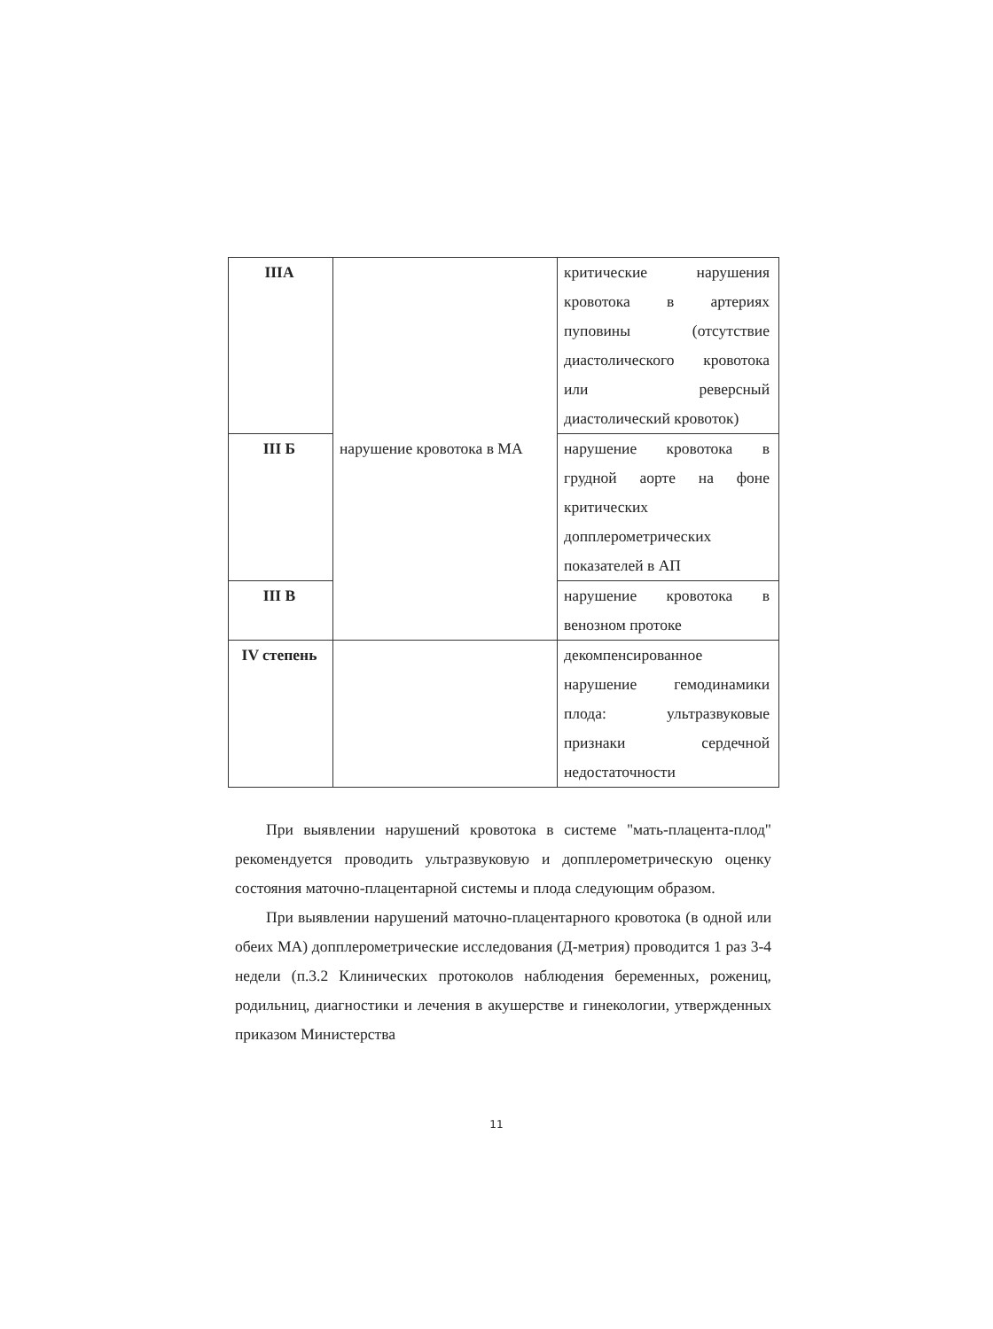| IIIA | нарушение кровотока в МА | критические нарушения кровотока в артериях пуповины (отсутствие диастолического кровотока или реверсный диастолический кровоток) |
| III Б | | нарушение кровотока в грудной аорте на фоне критических допплерометрических показателей в АП |
| III В | | нарушение кровотока в венозном протоке |
| IV степень | | декомпенсированное нарушение гемодинамики плода: ультразвуковые признаки сердечной недостаточности |
При выявлении нарушений кровотока в системе "мать-плацента-плод" рекомендуется проводить ультразвуковую и допплерометрическую оценку состояния маточно-плацентарной системы и плода следующим образом.
При выявлении нарушений маточно-плацентарного кровотока (в одной или обеих МА) допплерометрические исследования (Д-метрия) проводится 1 раз 3-4 недели (п.3.2 Клинических протоколов наблюдения беременных, рожениц, родильниц, диагностики и лечения в акушерстве и гинекологии, утвержденных приказом Министерства
11